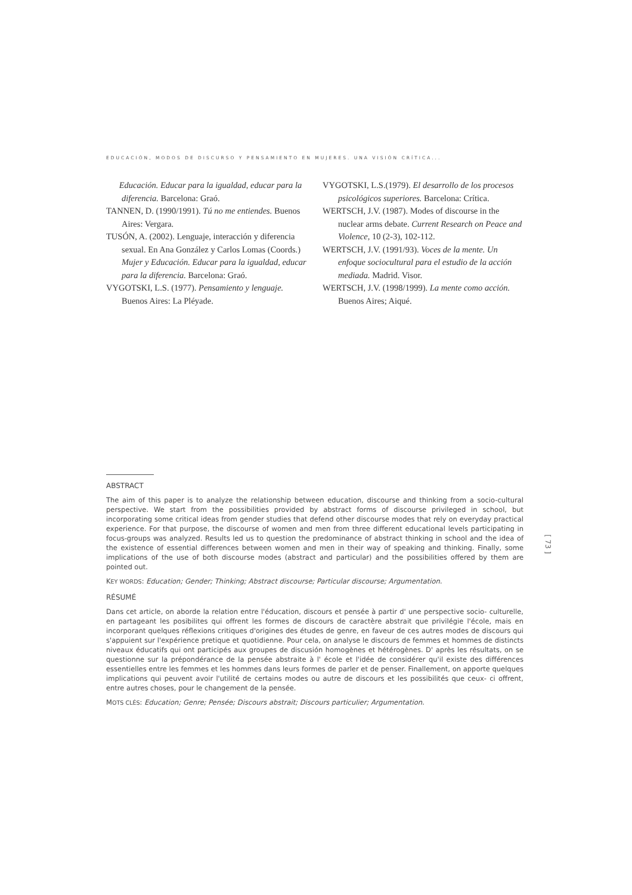EDUCACIÓN, MODOS DE DISCURSO Y PENSAMIENTO EN MUJERES. UNA VISIÓN CRÍTICA...
Educación. Educar para la igualdad, educar para la diferencia. Barcelona: Graó.
TANNEN, D. (1990/1991). Tú no me entiendes. Buenos Aires: Vergara.
TUSÓN, A. (2002). Lenguaje, interacción y diferencia sexual. En Ana González y Carlos Lomas (Coords.) Mujer y Educación. Educar para la igualdad, educar para la diferencia. Barcelona: Graó.
VYGOTSKI, L.S. (1977). Pensamiento y lenguaje. Buenos Aires: La Pléyade.
VYGOTSKI, L.S.(1979). El desarrollo de los procesos psicológicos superiores. Barcelona: Crítica.
WERTSCH, J.V. (1987). Modes of discourse in the nuclear arms debate. Current Research on Peace and Violence, 10 (2-3), 102-112.
WERTSCH, J.V. (1991/93). Voces de la mente. Un enfoque sociocultural para el estudio de la acción mediada. Madrid. Visor.
WERTSCH, J.V. (1998/1999). La mente como acción. Buenos Aires; Aiqué.
ABSTRACT
The aim of this paper is to analyze the relationship between education, discourse and thinking from a socio-cultural perspective. We start from the possibilities provided by abstract forms of discourse privileged in school, but incorporating some critical ideas from gender studies that defend other discourse modes that rely on everyday practical experience. For that purpose, the discourse of women and men from three different educational levels participating in focus-groups was analyzed. Results led us to question the predominance of abstract thinking in school and the idea of the existence of essential differences between women and men in their way of speaking and thinking. Finally, some implications of the use of both discourse modes (abstract and particular) and the possibilities offered by them are pointed out.
KEY WORDS: Education; Gender; Thinking; Abstract discourse; Particular discourse; Argumentation.
RÉSUMÉ
Dans cet article, on aborde la relation entre l'éducation, discours et pensée à partir d' une perspective socio- culturelle, en partageant les posibilites qui offrent les formes de discours de caractère abstrait que privilégie l'école, mais en incorporant quelques réflexions critiques d'origines des études de genre, en faveur de ces autres modes de discours qui s'appuient sur l'expérience pretique et quotidienne. Pour cela, on analyse le discours de femmes et hommes de distincts niveaux éducatifs qui ont participés aux groupes de discusión homogènes et hétérogènes. D' après les résultats, on se questionne sur la prépondérance de la pensée abstraite à l' école et l'idée de considérer qu'il existe des différences essentielles entre les femmes et les hommes dans leurs formes de parler et de penser. Finallement, on apporte quelques implications qui peuvent avoir l'utilité de certains modes ou autre de discours et les possibilités que ceux- ci offrent, entre autres choses, pour le changement de la pensée.
MOTS CLÉS: Education; Genre; Pensée; Discours abstrait; Discours particulier; Argumentation.
[ 73 ]